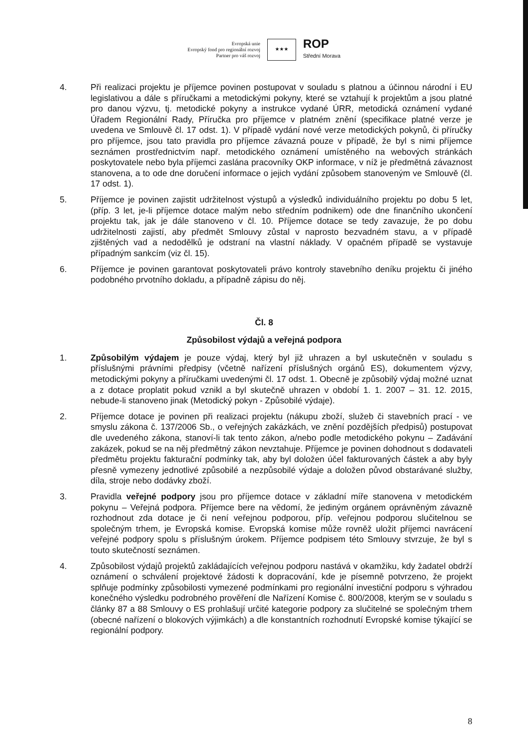Evropská unie
Evropský fond pro regionální rozvoj
Partner pro váš rozvoj
★★★
ROP
Střední Morava
4. Při realizaci projektu je příjemce povinen postupovat v souladu s platnou a účinnou národní i EU legislativou a dále s příručkami a metodickými pokyny, které se vztahují k projektům a jsou platné pro danou výzvu, tj. metodické pokyny a instrukce vydané ÚRR, metodická oznámení vydané Úřadem Regionální Rady, Příručka pro příjemce v platném znění (specifikace platné verze je uvedena ve Smlouvě čl. 17 odst. 1). V případě vydání nové verze metodických pokynů, či příručky pro příjemce, jsou tato pravidla pro příjemce závazná pouze v případě, že byl s nimi příjemce seznámen prostřednictvím např. metodického oznámení umístěného na webových stránkách poskytovatele nebo byla příjemci zaslána pracovníky OKP informace, v níž je předmětná závaznost stanovena, a to ode dne doručení informace o jejich vydání způsobem stanoveným ve Smlouvě (čl. 17 odst. 1).
5. Příjemce je povinen zajistit udržitelnost výstupů a výsledků individuálního projektu po dobu 5 let, (příp. 3 let, je-li příjemce dotace malým nebo středním podnikem) ode dne finančního ukončení projektu tak, jak je dále stanoveno v čl. 10. Příjemce dotace se tedy zavazuje, že po dobu udržitelnosti zajistí, aby předmět Smlouvy zůstal v naprosto bezvadném stavu, a v případě zjištěných vad a nedodělků je odstraní na vlastní náklady. V opačném případě se vystavuje případným sankcím (viz čl. 15).
6. Příjemce je povinen garantovat poskytovateli právo kontroly stavebního deníku projektu či jiného podobného prvotního dokladu, a případně zápisu do něj.
Čl. 8
Způsobilost výdajů a veřejná podpora
1. Způsobilým výdajem je pouze výdaj, který byl již uhrazen a byl uskutečněn v souladu s příslušnými právními předpisy (včetně nařízení příslušných orgánů ES), dokumentem výzvy, metodickými pokyny a příručkami uvedenými čl. 17 odst. 1. Obecně je způsobilý výdaj možné uznat a z dotace proplatit pokud vznikl a byl skutečně uhrazen v období 1. 1. 2007 – 31. 12. 2015, nebude-li stanoveno jinak (Metodický pokyn - Způsobilé výdaje).
2. Příjemce dotace je povinen při realizaci projektu (nákupu zboží, služeb či stavebních prací - ve smyslu zákona č. 137/2006 Sb., o veřejných zakázkách, ve znění pozdějších předpisů) postupovat dle uvedeného zákona, stanoví-li tak tento zákon, a/nebo podle metodického pokynu – Zadávání zakázek, pokud se na něj předmětný zákon nevztahuje. Příjemce je povinen dohodnout s dodavateli předmětu projektu fakturační podmínky tak, aby byl doložen účel fakturovaných částek a aby byly přesně vymezeny jednotlivé způsobilé a nezpůsobilé výdaje a doložen původ obstarávané služby, díla, stroje nebo dodávky zboží.
3. Pravidla veřejné podpory jsou pro příjemce dotace v základní míře stanovena v metodickém pokynu – Veřejná podpora. Příjemce bere na vědomí, že jediným orgánem oprávněným závazně rozhodnout zda dotace je či není veřejnou podporou, příp. veřejnou podporou slučitelnou se společným trhem, je Evropská komise. Evropská komise může rovněž uložit příjemci navrácení veřejné podpory spolu s příslušným úrokem. Příjemce podpisem této Smlouvy stvrzuje, že byl s touto skutečností seznámen.
4. Způsobilost výdajů projektů zakládajících veřejnou podporu nastává v okamžiku, kdy žadatel obdrží oznámení o schválení projektové žádosti k dopracování, kde je písemně potvrzeno, že projekt splňuje podmínky způsobilosti vymezené podmínkami pro regionální investiční podporu s výhradou konečného výsledku podrobného prověření dle Nařízení Komise č. 800/2008, kterým se v souladu s články 87 a 88 Smlouvy o ES prohlašují určité kategorie podpory za slučitelné se společným trhem (obecné nařízení o blokových výjimkách) a dle konstantních rozhodnutí Evropské komise týkající se regionální podpory.
8